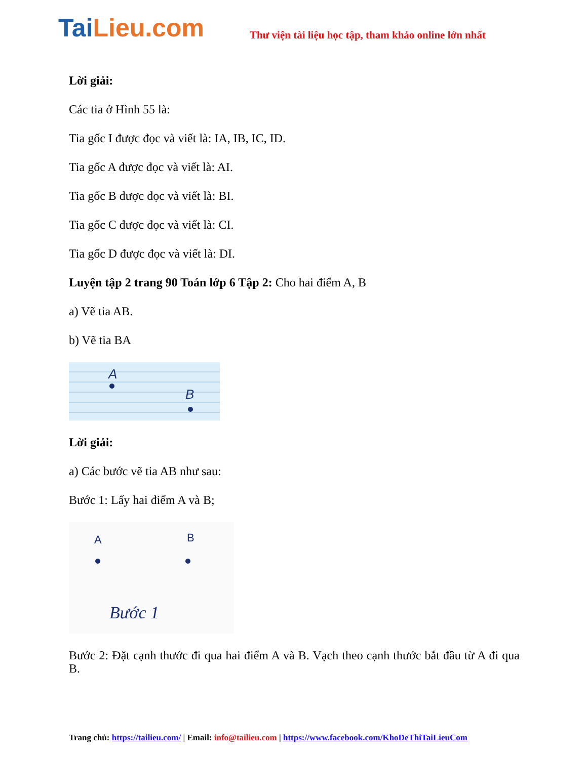TaiLieu.com
Thư viện tài liệu học tập, tham khảo online lớn nhất
Lời giải:
Các tia ở Hình 55 là:
Tia gốc I được đọc và viết là: IA, IB, IC, ID.
Tia gốc A được đọc và viết là: AI.
Tia gốc B được đọc và viết là: BI.
Tia gốc C được đọc và viết là: CI.
Tia gốc D được đọc và viết là: DI.
Luyện tập 2 trang 90 Toán lớp 6 Tập 2: Cho hai điểm A, B
a) Vẽ tia AB.
b) Vẽ tia BA
A
B
Lời giải:
a) Các bước vẽ tia AB như sau:
Bước 1: Lấy hai điểm A và B;
A B
Bước 1
Bước 2: Đặt cạnh thước đi qua hai điểm A và B. Vạch theo cạnh thước bắt đầu từ A đi qua B.
Trang chủ: https://tailieu.com/ | Email: info@tailieu.com | https://www.facebook.com/KhoDeThiTaiLieuCom